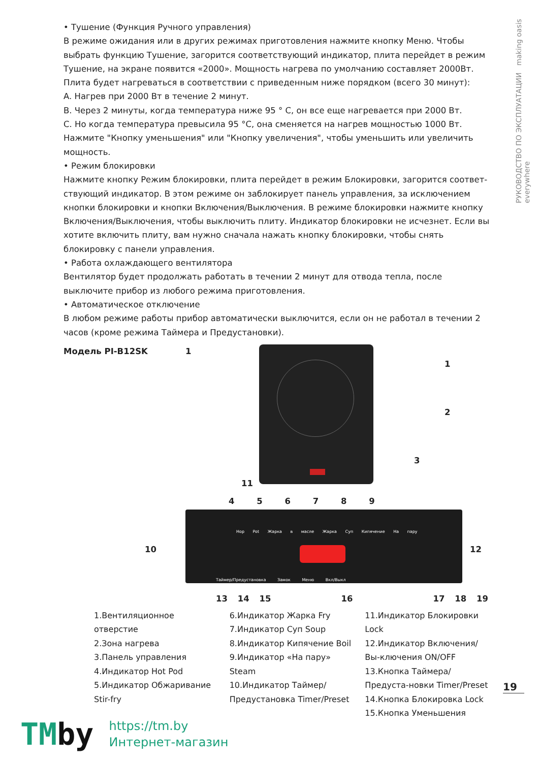РУКОВОДСТВО ПО ЭКСПЛУАТАЦИИ making oasis everywhere
• Тушение (Функция Ручного управления)
В режиме ожидания или в других режимах приготовления нажмите кнопку Меню. Чтобы выбрать функцию Тушение, загорится соответствующий индикатор, плита перейдет в режим Тушение, на экране появится «2000». Мощность нагрева по умолчанию составляет 2000Вт. Плита будет нагреваться в соответствии с приведенным ниже порядком (всего 30 минут):
A. Нагрев при 2000 Вт в течение 2 минут.
B. Через 2 минуты, когда температура ниже 95 ° C, он все еще нагревается при 2000 Вт.
C. Но когда температура превысила 95 °C, она сменяется на нагрев мощностью 1000 Вт.
Нажмите "Кнопку уменьшения" или "Кнопку увеличения", чтобы уменьшить или увеличить мощность.
• Режим блокировки
Нажмите кнопку Режим блокировки, плита перейдет в режим Блокировки, загорится соответ-ствующий индикатор. В этом режиме он заблокирует панель управления, за исключением кнопки блокировки и кнопки Включения/Выключения. В режиме блокировки нажмите кнопку Включения/Выключения, чтобы выключить плиту. Индикатор блокировки не исчезнет. Если вы хотите включить плиту, вам нужно сначала нажать кнопку блокировки, чтобы снять блокировку с панели управления.
• Работа охлаждающего вентилятора
Вентилятор будет продолжать работать в течении 2 минут для отвода тепла, после выключите прибор из любого режима приготовления.
• Автоматическое отключение
В любом режиме работы прибор автоматически выключится, если он не работал в течении 2 часов (кроме режима Таймера и Предустановки).
Модель PI-B12SK
1
1
2
3
11
4 5 6 7 8 9
Hop Pot Жарка в масле Жарка Суп Кипячение На пару
Таймер/Предустановка Замок Меню Вкл/Выкл
10 12
13 14 15 16 17 18 19
1.Вентиляционное отверстие
2.Зона нагрева
3.Панель управления
4.Индикатор Hot Pod
5.Индикатор Обжаривание Stir-fry
6.Индикатор Жарка Fry
7.Индикатор Суп Soup
8.Индикатор Кипячение Boil
9.Индикатор «На пару» Steam
10.Индикатор Таймер/ Предустановка Timer/Preset
11.Индикатор Блокировки Lock
12.Индикатор Включения/Вы-ключения ON/OFF
13.Кнопка Таймера/Предуста-новки Timer/Preset
14.Кнопка Блокировка Lock
15.Кнопка Уменьшения
19
TMby
https://tm.by
Интернет-магазин